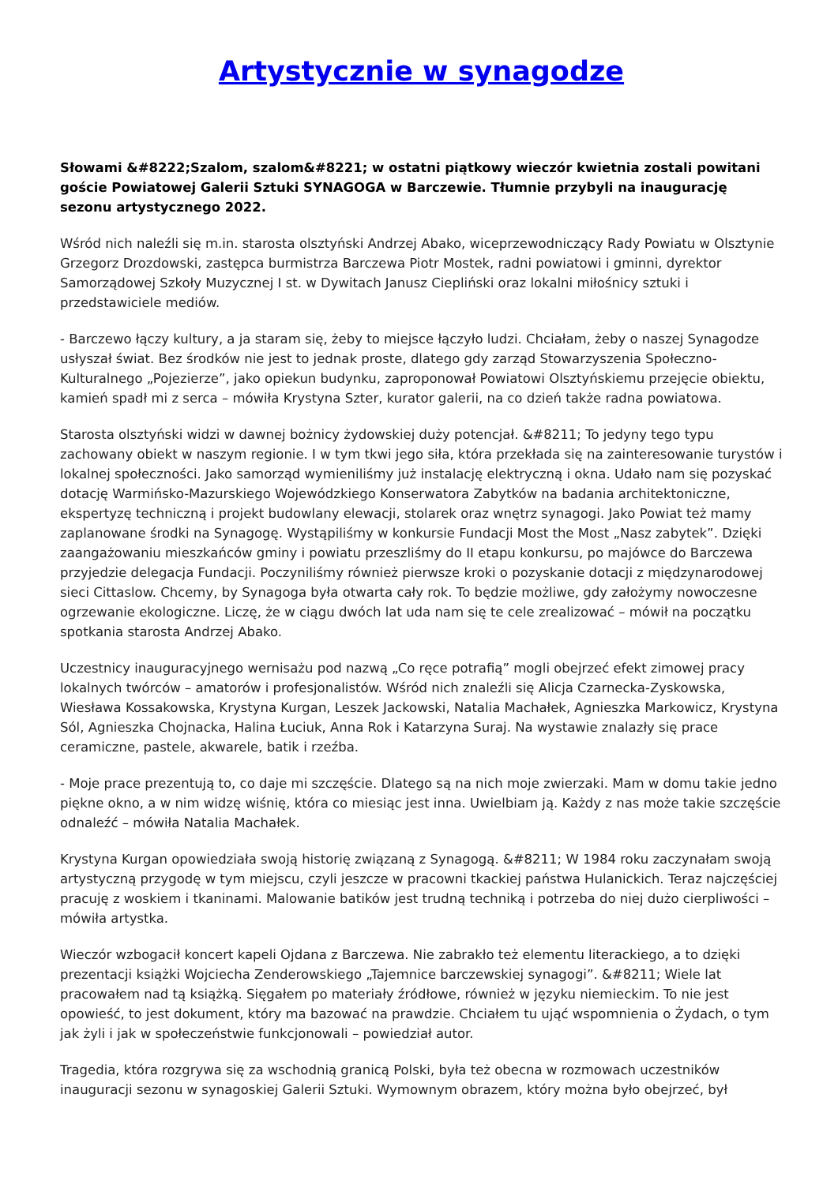Artystycznie w synagodze
Słowami &#8222;Szalom, szalom&#8221; w ostatni piątkowy wieczór kwietnia zostali powitani goście Powiatowej Galerii Sztuki SYNAGOGA w Barczewie. Tłumnie przybyli na inaugurację sezonu artystycznego 2022.
Wśród nich naleźli się m.in. starosta olsztyński Andrzej Abako, wiceprzewodniczący Rady Powiatu w Olsztynie Grzegorz Drozdowski, zastępca burmistrza Barczewa Piotr Mostek, radni powiatowi i gminni, dyrektor Samorządowej Szkoły Muzycznej I st. w Dywitach Janusz Ciepliński oraz lokalni miłośnicy sztuki i przedstawiciele mediów.
- Barczewo łączy kultury, a ja staram się, żeby to miejsce łączyło ludzi. Chciałam, żeby o naszej Synagodze usłyszał świat. Bez środków nie jest to jednak proste, dlatego gdy zarząd Stowarzyszenia Społeczno-Kulturalnego „Pojezierze”, jako opiekun budynku, zaproponował Powiatowi Olsztyńskiemu przejęcie obiektu, kamień spadł mi z serca – mówiła Krystyna Szter, kurator galerii, na co dzień także radna powiatowa.
Starosta olsztyński widzi w dawnej bożnicy żydowskiej duży potencjał. &#8211; To jedyny tego typu zachowany obiekt w naszym regionie. I w tym tkwi jego siła, która przekłada się na zainteresowanie turystów i lokalnej społeczności. Jako samorząd wymieniliśmy już instalację elektryczną i okna. Udało nam się pozyskać dotację Warmińsko-Mazurskiego Wojewódzkiego Konserwatora Zabytków na badania architektoniczne, ekspertyzę techniczną i projekt budowlany elewacji, stolarek oraz wnętrz synagogi. Jako Powiat też mamy zaplanowane środki na Synagogę. Wystąpiliśmy w konkursie Fundacji Most the Most „Nasz zabytek”. Dzięki zaangażowaniu mieszkańców gminy i powiatu przeszliśmy do II etapu konkursu, po majówce do Barczewa przyjedzie delegacja Fundacji. Poczyniliśmy również pierwsze kroki o pozyskanie dotacji z międzynarodowej sieci Cittaslow. Chcemy, by Synagoga była otwarta cały rok. To będzie możliwe, gdy założymy nowoczesne ogrzewanie ekologiczne. Liczę, że w ciągu dwóch lat uda nam się te cele zrealizować – mówił na początku spotkania starosta Andrzej Abako.
Uczestnicy inauguracyjnego wernisażu pod nazwą „Co ręce potrafią” mogli obejrzeć efekt zimowej pracy lokalnych twórców – amatorów i profesjonalistów. Wśród nich znaleźli się Alicja Czarnecka-Zyskowska, Wiesława Kossakowska, Krystyna Kurgan, Leszek Jackowski, Natalia Machałek, Agnieszka Markowicz, Krystyna Sól, Agnieszka Chojnacka, Halina Łuciuk, Anna Rok i Katarzyna Suraj. Na wystawie znalazły się prace ceramiczne, pastele, akwarele, batik i rzeźba.
- Moje prace prezentują to, co daje mi szczęście. Dlatego są na nich moje zwierzaki. Mam w domu takie jedno piękne okno, a w nim widzę wiśnię, która co miesiąc jest inna. Uwielbiam ją. Każdy z nas może takie szczęście odnaleźć – mówiła Natalia Machałek.
Krystyna Kurgan opowiedziała swoją historię związaną z Synagogą. &#8211; W 1984 roku zaczynałam swoją artystyczną przygodę w tym miejscu, czyli jeszcze w pracowni tkackiej państwa Hulanickich. Teraz najczęściej pracuję z woskiem i tkaninami. Malowanie batików jest trudną techniką i potrzeba do niej dużo cierpliwości – mówiła artystka.
Wieczór wzbogacił koncert kapeli Ojdana z Barczewa. Nie zabrakło też elementu literackiego, a to dzięki prezentacji książki Wojciecha Zenderowskiego „Tajemnice barczewskiej synagogi”. &#8211; Wiele lat pracowałem nad tą książką. Sięgałem po materiały źródłowe, również w języku niemieckim. To nie jest opowieść, to jest dokument, który ma bazować na prawdzie. Chciałem tu ująć wspomnienia o Żydach, o tym jak żyli i jak w społeczeństwie funkcjonowali – powiedział autor.
Tragedia, która rozgrywa się za wschodnią granicą Polski, była też obecna w rozmowach uczestników inauguracji sezonu w synagoskiej Galerii Sztuki. Wymownym obrazem, który można było obejrzeć, był